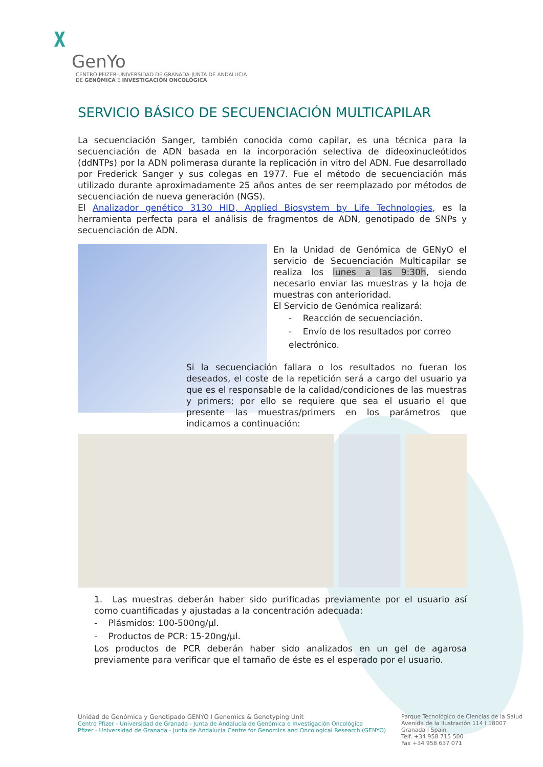𝛘
GenYo
CENTRO PFIZER-UNIVERSIDAD DE GRANADA-JUNTA DE ANDALUCIA
DE GENÓMICA E INVESTIGACIÓN ONCOLÓGICA
SERVICIO BÁSICO DE SECUENCIACIÓN MULTICAPILAR
La secuenciación Sanger, también conocida como capilar, es una técnica para la secuenciación de ADN basada en la incorporación selectiva de dideoxinucleótidos (ddNTPs) por la ADN polimerasa durante la replicación in vitro del ADN. Fue desarrollado por Frederick Sanger y sus colegas en 1977. Fue el método de secuenciación más utilizado durante aproximadamente 25 años antes de ser reemplazado por métodos de secuenciación de nueva generación (NGS).
El Analizador genético 3130 HID, Applied Biosystem by Life Technologies, es la herramienta perfecta para el análisis de fragmentos de ADN, genotipado de SNPs y secuenciación de ADN.
En la Unidad de Genómica de GENyO el servicio de Secuenciación Multicapilar se realiza los lunes a las 9:30h, siendo necesario enviar las muestras y la hoja de muestras con anterioridad.
El Servicio de Genómica realizará:
- Reacción de secuenciación.
- Envío de los resultados por correo electrónico.
Si la secuenciación fallara o los resultados no fueran los deseados, el coste de la repetición será a cargo del usuario ya que es el responsable de la calidad/condiciones de las muestras y primers; por ello se requiere que sea el usuario el que presente las muestras/primers en los parámetros que indicamos a continuación:
1. Las muestras deberán haber sido purificadas previamente por el usuario así como cuantificadas y ajustadas a la concentración adecuada:
- Plásmidos: 100-500ng/µl.
- Productos de PCR: 15-20ng/µl.
Los productos de PCR deberán haber sido analizados en un gel de agarosa previamente para verificar que el tamaño de éste es el esperado por el usuario.
Unidad de Genómica y Genotipado GENYO I Genomics & Genotyping Unit
Centro Pfizer - Universidad de Granada - Junta de Andalucía de Genómica e Investigación Oncológica
Pfizer - Universidad de Granada - Junta de Andalucía Centre for Genomics and Oncological Research (GENYO)
Parque Tecnológico de Ciencias de la Salud
Avenida de la Ilustración 114 I 18007
Granada I Spain
Telf. +34 958 715 500
Fax +34 958 637 071